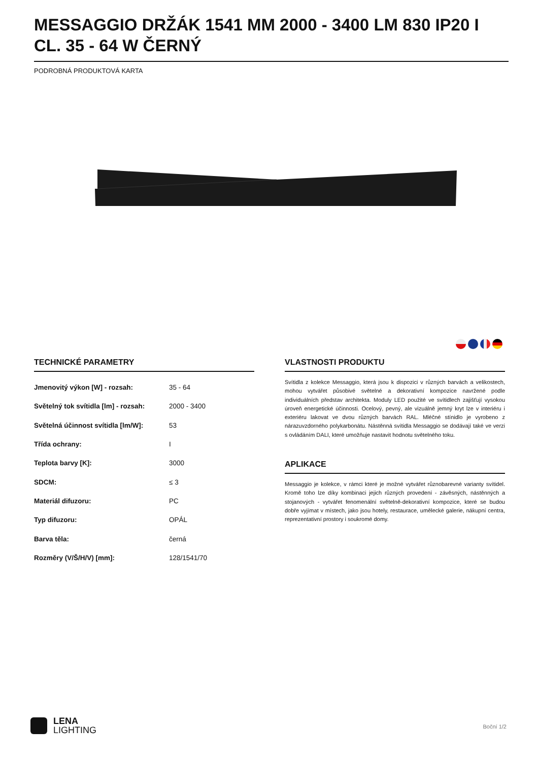MESSAGGIO DRŽÁK 1541 MM 2000 - 3400 LM 830 IP20 I CL. 35 - 64 W ČERNÝ
PODROBNÁ PRODUKTOVÁ KARTA
TECHNICKÉ PARAMETRY
| Jmenovitý výkon [W] - rozsah: | 35 - 64 |
| Světelný tok svítidla [lm] - rozsah: | 2000 - 3400 |
| Světelná účinnost svítidla [lm/W]: | 53 |
| Třída ochrany: | I |
| Teplota barvy [K]: | 3000 |
| SDCM: | ≤ 3 |
| Materiál difuzoru: | PC |
| Typ difuzoru: | OPÁL |
| Barva těla: | černá |
| Rozměry (V/Š/H/V) [mm]: | 128/1541/70 |
VLASTNOSTI PRODUKTU
Svítidla z kolekce Messaggio, která jsou k dispozici v různých barvách a velikostech, mohou vytvářet působivé světelné a dekorativní kompozice navržené podle individuálních představ architekta. Moduly LED použité ve svítidlech zajišťují vysokou úroveň energetické účinnosti. Ocelový, pevný, ale vizuálně jemný kryt lze v interiéru i exteriéru lakovat ve dvou různých barvách RAL. Mléčné stínidlo je vyrobeno z nárazuvzdorného polykarbonátu. Nástěnná svítidla Messaggio se dodávají také ve verzi s ovládáním DALI, které umožňuje nastavit hodnotu světelného toku.
APLIKACE
Messaggio je kolekce, v rámci které je možné vytvářet různobarevné varianty svítidel. Kromě toho lze díky kombinaci jejich různých provedení - závěsných, nástěnných a stojanových - vytvářet fenomenální světelně-dekorativní kompozice, které se budou dobře vyjímat v místech, jako jsou hotely, restaurace, umělecké galerie, nákupní centra, reprezentativní prostory i soukromé domy.
LENA
LIGHTING
Boční 1/2